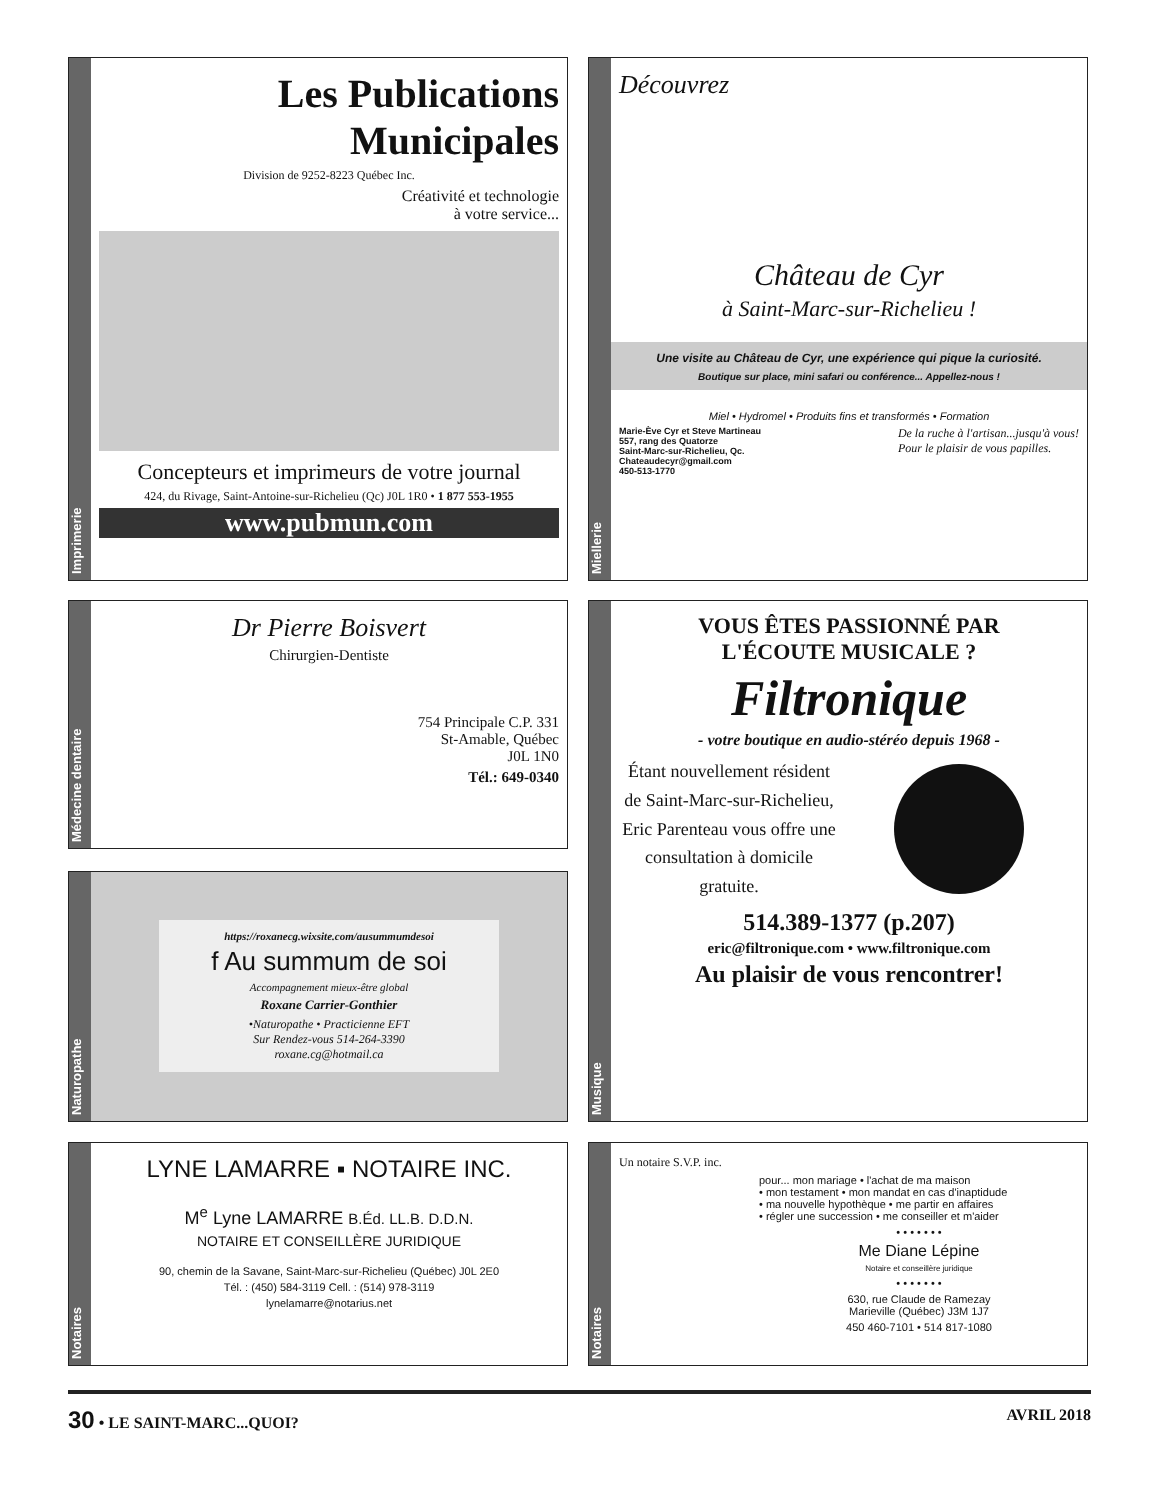Imprimerie
Les Publications Municipales
Division de 9252-8223 Québec Inc.
Créativité et technologie
à votre service...
Concepteurs et imprimeurs de votre journal
424, du Rivage, Saint-Antoine-sur-Richelieu (Qc) J0L 1R0 • 1 877 553-1955
www.pubmun.com
Miellerie
Découvrez
Château de Cyr
à Saint-Marc-sur-Richelieu !
Une visite au Château de Cyr, une expérience qui pique la curiosité.
Boutique sur place, mini safari ou conférence... Appellez-nous !
Miel • Hydromel • Produits fins et transformés • Formation
Marie-Ève Cyr et Steve Martineau
557, rang des Quatorze
Saint-Marc-sur-Richelieu, Qc.
Chateaudecyr@gmail.com
450-513-1770
De la ruche à l'artisan...jusqu'à vous!
Pour le plaisir de vous papilles.
Médecine dentaire
Dr Pierre Boisvert
Chirurgien-Dentiste
754 Principale C.P. 331
St-Amable, Québec
J0L 1N0
Tél.: 649-0340
Naturopathe
https://roxanecg.wixsite.com/ausummumdesoi
f Au summum de soi
Accompagnement mieux-être global
Roxane Carrier-Gonthier
•Naturopathe • Practicienne EFT
Sur Rendez-vous 514-264-3390
roxane.cg@hotmail.ca
Musique
VOUS ÊTES PASSIONNÉ PAR
L'ÉCOUTE MUSICALE ?
Filtronique
- votre boutique en audio-stéréo depuis 1968 -
Étant nouvellement résident de Saint-Marc-sur-Richelieu, Eric Parenteau vous offre une consultation à domicile gratuite.
514.389-1377 (p.207)
eric@filtronique.com • www.filtronique.com
Au plaisir de vous rencontrer!
Notaires
LYNE LAMARRE ▪ NOTAIRE INC.
M<sup>e</sup> Lyne LAMARRE B.Éd. LL.B. D.D.N.
NOTAIRE ET CONSEILLÈRE JURIDIQUE
90, chemin de la Savane, Saint-Marc-sur-Richelieu (Québec) J0L 2E0
Tél. : (450) 584-3119 Cell. : (514) 978-3119
lynelamarre@notarius.net
Notaires
Un notaire S.V.P. inc.
pour... mon mariage • l'achat de ma maison
• mon testament • mon mandat en cas d'inaptidude
• ma nouvelle hypothèque • me partir en affaires
• régler une succession • me conseiller et m'aider
• • • • • • •
Me Diane Lépine
Notaire et conseillère juridique
• • • • • • •
630, rue Claude de Ramezay
Marieville (Québec) J3M 1J7
450 460-7101 • 514 817-1080
30 • LE SAINT-MARC...QUOI? AVRIL 2018